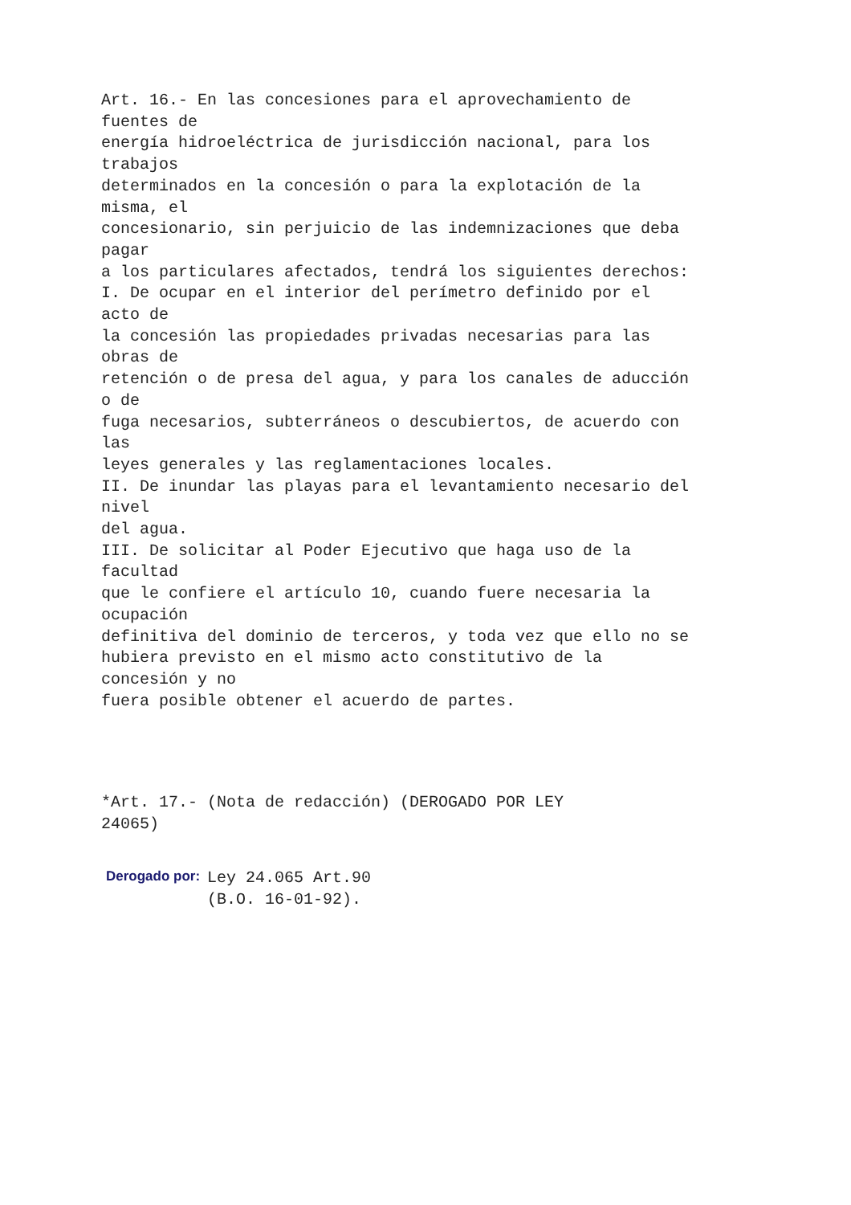Art. 16.- En las concesiones para el aprovechamiento de
fuentes de
energía hidroeléctrica de jurisdicción nacional, para los
trabajos
determinados en la concesión o para la explotación de la
misma, el
concesionario, sin perjuicio de las indemnizaciones que deba
pagar
a los particulares afectados, tendrá los siguientes derechos:
I. De ocupar en el interior del perímetro definido por el
acto de
la concesión las propiedades privadas necesarias para las
obras de
retención o de presa del agua, y para los canales de aducción
o de
fuga necesarios, subterráneos o descubiertos, de acuerdo con
las
leyes generales y las reglamentaciones locales.
II. De inundar las playas para el levantamiento necesario del
nivel
del agua.
III. De solicitar al Poder Ejecutivo que haga uso de la
facultad
que le confiere el artículo 10, cuando fuere necesaria la
ocupación
definitiva del dominio de terceros, y toda vez que ello no se
hubiera previsto en el mismo acto constitutivo de la
concesión y no
fuera posible obtener el acuerdo de partes.
*Art. 17.- (Nota de redacción) (DEROGADO POR LEY
24065)
Derogado por:
Ley 24.065 Art.90
(B.O. 16-01-92).